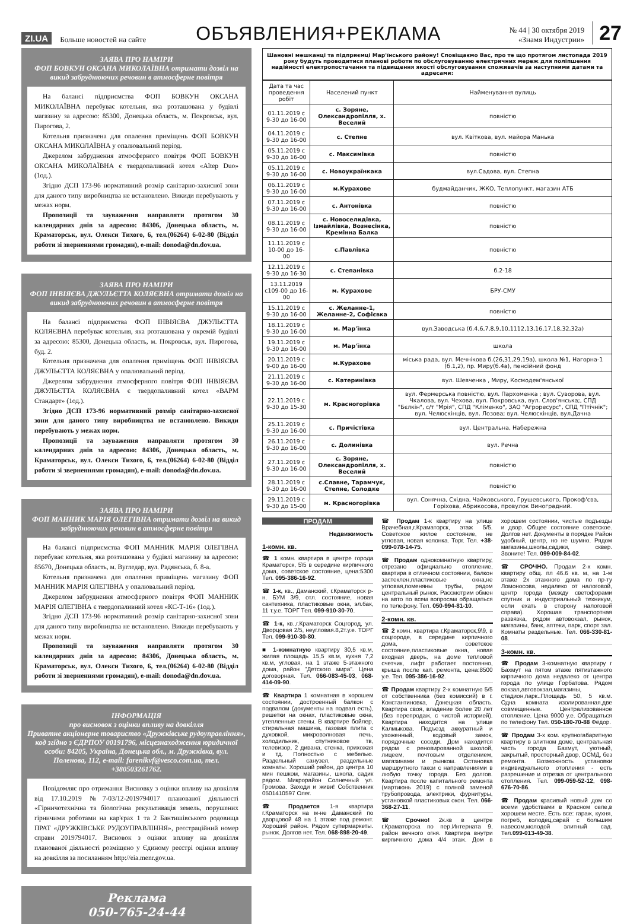ZI.UA Больше новостей на сайте ОБЪЯВЛЕНИЯ+РЕКЛАМА № 44 | 30 октября 2019
«Знамя Индустрии» 27
ЗАЯВА ПРО НАМІРИ
ФОП БОВКУН ОКСАНА МИКОЛАЇВНА отримати дозвіл на викид забруднюючих речовин в атмосферне повітря
На балансі підприємства ФОП БОВКУН ОКСАНА МИКОЛАЇВНА перебуває котельня, яка розташована у будівлі магазину за адресою: 85300, Донецька область, м. Покровськ, вул. Пирогова, 2.
Котельня призначена для опалення приміщень ФОП БОВКУН ОКСАНА МИКОЛАЇВНА у опалювальний період.
Джерелом забруднення атмосферного повітря ФОП БОВКУН ОКСАНА МИКОЛАЇВНА є твердопаливний котел «Altep Duo» (1од.).
Згідно ДСП 173-96 нормативний розмір санітарно-захисної зони для даного типу виробництва не встановлено. Викиди перебувають у межах норм.
Пропозиції та зауваження направляти протягом 30 календарних днів за адресою: 84306, Донецька область, м. Краматорськ, вул. Олекси Тихого, 6, тел.(06264) 6-02-80 (Відділ роботи зі зверненнями громадян), e-mail: donoda@dn.dov.ua.
ЗАЯВА ПРО НАМІРИ
ФОП ІНВІЯЄВА ДЖУЛЬЄТТА КОЛЯЄВНА отримати дозвіл на викид забруднюючих речовин в атмосферне повітря
На балансі підприємства ФОП ІНВІЯЄВА ДЖУЛЬЄТТА КОЛЯЄВНА перебуває котельня, яка розташована у окремій будівлі за адресою: 85300, Донецька область, м. Покровськ, вул. Пирогова, буд. 2.
Котельня призначена для опалення приміщень ФОП ІНВІЯЄВА ДЖУЛЬЄТТА КОЛЯЄВНА у опалювальний період.
Джерелом забруднення атмосферного повітря ФОП ІНВІЯЄВА ДЖУЛЬЄТТА КОЛЯЄВНА є твердопаливний котел «ВАРМ Стандарт» (1од.).
Згідно ДСП 173-96 нормативний розмір санітарно-захисної зони для даного типу виробництва не встановлено. Викиди перебувають у межах норм.
Пропозиції та зауваження направляти протягом 30 календарних днів за адресою: 84306, Донецька область, м. Краматорськ, вул. Олекси Тихого, 6, тел.(06264) 6-02-80 (Відділ роботи зі зверненнями громадян), e-mail: donoda@dn.dov.ua.
ЗАЯВА ПРО НАМІРИ
ФОП МАННИК МАРІЯ ОЛЕГІВНА отримати дозвіл на викид забруднюючих речовин в атмосферне повітря
На балансі підприємства ФОП МАННИК МАРІЯ ОЛЕГІВНА перебуває котельня, яка розташована у будівлі магазину за адресою: 85670, Донецька область, м. Вугледар, вул. Радянська, б. 8-а.
Котельня призначена для опалення приміщень магазину ФОП МАННИК МАРІЯ ОЛЕГІВНА у опалювальний період.
Джерелом забруднення атмосферного повітря ФОП МАННИК МАРІЯ ОЛЕГІВНА є твердопаливний котел «КС-Т-16» (1од.).
Згідно ДСП 173-96 нормативний розмір санітарно-захисної зони для даного типу виробництва не встановлено. Викиди перебувають у межах норм.
Пропозиції та зауваження направляти протягом 30 календарних днів за адресою: 84306, Донецька область, м. Краматорськ, вул. Олекси Тихого, 6, тел.(06264) 6-02-80 (Відділ роботи зі зверненнями громадян), e-mail: donoda@dn.dov.ua.
ІНФОРМАЦІЯ
про висновок з оцінки впливу на довкілля
Приватне акціонерне товариство «Дружківське рудоуправління», код згідно з ЄДРПОУ 00191796, місцезнаходження юридичної особи: 84205, Україна, Донецька обл., м. Дружківка, вул. Поленова, 112, e-mail: farenikvf@vesco.com.ua, тел. +380503261762.
Повідомляє про отримання Висновку з оцінки впливу на довкілля від 17.10.2019 №7-03/12-2019794017 планованої діяльності «Гірничотехнічна та біологічна рекультивація земель, порушених гірничими роботами на кар'єрах 1 та 2 Бантишівського родовища ПРАТ «ДРУЖКІВСЬКЕ РУДОУПРАВЛІННЯ», реєстраційний номер справи 2019794017. Висновок з оцінки впливу на довкілля планованої діяльності розміщено у Єдиному реєстрі оцінки впливу на довкілля за посиланням http://eia.menr.gov.ua.
Реклама
050-765-24-44
Шановні мешканці та підприємці Мар'їнського району! Сповіщаємо Вас, про те що протягом листопада 2019 року будуть проводитися планові роботи по обслуговуванню електричних мереж для поліпшення надійності електропостачання та підвищення якості обслуговування споживачів за наступними датами та адресами:
| Дата та час проведення робіт | Населений пункт | Найменування вулиць |
| --- | --- | --- |
| 01.11.2019 с 9-30 до 16-00 | с. Зоряне, Олександропілля, х. Веселий | повністю |
| 04.11.2019 с 9-30 до 16-00 | с. Степне | вул. Квіткова, вул. майора Манька |
| 05.11.2019 с 9-30 до 16-00 | с. Максимівка | повністю |
| 05.11.2019 с 9-30 до 16-00 | с. Новоукраїнкака | вул.Садова, вул. Степна |
| 06.11.2019 с 9-30 до 16-00 | м.Курахове | будмайданчик, ЖКО, Теплопункт, магазин АТБ |
| 07.11.2019 с 9-30 до 16-00 | с. Антонівка | повністю |
| 08.11.2019 с 9-30 до 16-00 | с. Новоселидівка, Ізмайлівка, Вознесінка, Кремінна Балка | повністю |
| 11.11.2019 с 10-00 до 16-00 | с.Павлівка | повністю |
| 12.11.2019 с 9-30 до 16-30 | с. Степанівка | б.2-18 |
| 13.11.2019 с109-00 до 16-00 | м. Курахове | БРУ-СМУ |
| 15.11.2019 с 9-30 до 16-00 | с. Желанне-1, Желанне-2, Софієвка | повністю |
| 18.11.2019 с 9-30 до 16-00 | м. Мар'їнка | вул.Заводська (б.4,6,7,8,9,10,1112,13,16,17,18,32,32а) |
| 19.11.2019 с 9-30 до 16-00 | м. Мар'їнка | школа |
| 20.11.2019 с 9-00 до 16-00 | м.Курахове | міська рада, вул. Мечнікова б.(26,31,29,19а), школа №1, Нагорна-1 (б.1,2), пр. Миру(б.4а), пенсійний фонд |
| 21.11.2019 с 9-30 до 16-00 | с. Катеринівка | вул. Шевченка , Миру, Космодем'янської |
| 22.11.2019 с 9-30 до 15-30 | м. Красногорівка | вул. Фермерська повністю, вул. Пархоменка ; вул. Суворова, вул. Чкалова, вул. Чехова, вул. Покровська, вул. Слов'янська;, СПД "Бєлкін", с/т "Мрія", СПД "Кліменко", ЗАО "Агроресурс", СПД "Птічнік"; вул. Челюскінців, вул. Лозова; вул. Челюскінців, вул.Дачна |
| 25.11.2019 с 9-30 до 16-00 | с. Причістівка | вул. Центральна, Набережна |
| 26.11.2019 с 9-30 до 16-00 | с. Долинівка | вул. Речна |
| 27.11.2019 с 9-30 до 16-00 | с. Зоряне, Олександропілля, х. Веселий | повністю |
| 28.11.2019 с 9-30 до 16-00 | с.Славне, Тарамчук, Степне, Солодке | повністю |
| 29.11.2019 с 9-30 до 15-00 | м. Красногорівка | вул. Сонячна, Східна, Чайковського, Грушевського, Прокоф'єва, Горіхова, Абрикосова, провулок Виноградний. |
ПРОДАМ
Недвижимость
1-комн. кв.
☎ 1 комн. квартира в центре города Краматорск, 5\5 в середине кирпичного дома, советское состояние, цена:5300 Тел. 095-386-16-92.
☎ 1-к, кв., Даманский, г.Краматорск р-н. БУМ 3/9, отл. состояние, новая сантехника, пластиковые окна, эл.бак, 11 т.у.е. ТОРГ Тел. 099-910-30-70.
☎ 1-к, кв.,г.Краматорск Соцгород, ул. Дворцовая 2/5, неугловая.8,2т.у.е. ТОРГ Тел. 099-910-30-80.
■ 1-комнатную квартиру 30,5 кв.м, жилая площадь 15,5 кв.м, кухня 7,2 кв.м, угловая, на 1 этаже 5-этажного дома, район "Детского мира". Цена договорная. Тел. 066-083-45-03, 068-414-09-90.
☎ Квартира 1 комнатная в хорошем состоянии, достроенный балкон с подвалом (документы на подвал есть), решетки на окнах, пластиковые окна, утепленные стены. В квартире бойлер, стиральная машина, газовая плита с духовкой, микроволновая печь, холодильник, спутниковое тв, телевизор, 2 дивана, стенка, прихожая и тд. Полностью с мебелью. Раздельный санузел, раздельные комнаты. Хороший район, до центра 10 мин пешком, магазины, школа, садик рядом. Микрорайон Солнечный ул. Громова. Заходи и живи! Собственник 0501410597 Олег.
☎ Продается 1-я квартира г.Краматорск на м-не Даманский по дворцовой 48 на 1 этаже под ремонт. Хороший район. Рядом супермаркеты. рынок. Долгов нет. Тел. 068-898-20-49.
☎ Продам 1-к квартиру на улице Врачебная,г.Краматорск, этаж 5/5. Советское жилое состояние, не угловая, новая колонка. Торг. Тел. +38-099-078-14-75.
☎ Продам однокомнатную квартиру, отрезано официально отопление, квартира в отличном состоянии, балкон застеклен,пластиковые окна,не угловая,поменяны трубы, рядом центральный рынок. Рассмотрим обмен на авто по всем вопросам обращаться по телефону. Тел. 050-994-81-10.
2-комн. кв.
☎ 2 комн. квартира г.Краматорск,9\9, в соцгороде, в середине кирпичного дома, советское состояние,пластиковые окна, новая входная дверь, на доме тепловой счетчик, лифт работает постоянно, крыша после кап. ремонта, цена:8500 у.е. Тел. 095-386-16-92.
☎ Продам квартиру 2-х комнатную 5/5 от собственника (без комиссий) в г. Константиновка, Донецкая область. Квартира своя, владение более 20 лет (без перепродаж, с чистой историей). Квартира находится на улице Калмыкова. Подъезд аккуратный и ухоженный, кодовый замок, порядочные соседи. Дом находится рядом с реновированной школой, лицеем, почтовым отделением, магазинами и рынком. Остановка маршрутного такси с направлениями в любую точку города. Без долгов. Квартира после капитального ремонта (мартиюнь 2019) с полной заменой трубопровода, электрики, фурнитуры, установкой пластиковых окон. Тел. 066-368-27-11.
☎ Срочно! 2к.кв в центре г.Краматорска по пер.Интерната 9, район вечного огня. Квартира внутри кирпичного дома 4/4 этаж. Дом в хорошем состоянии, чистые подъезды и двор. Общее состояние советское. Долгов нет. Документы в порядке Район удобный, центр, но не шумно. Рядом магазины,школы,садики, сквер. Звоните! Тел. 099-009-84-02.
☎ СРОЧНО. Продам 2-х комн. квартиру общ. пл 46.6 кв. м, на 1-м этаже 2х этажного дома по пр-ту Ломоносова, недалеко от налоговой, центр города (между светофорами спутник и индустриальный техникум, если ехать в сторону налоговой справа). Хорошая транспортная развязка, рядом автовокзал, рынок, магазины, банк, аптеки, парк, спорт зал. Комнаты раздельные. Тел. 066-330-81-08.
3-комн. кв.
☎ Продам 3-комнатную квартиру г Бахмут на пятом этаже пятиэтажного кирпичного дома недалеко от центра города по улице Горбатова. Рядом вокзал,автовокзал,магазины, стадион,парк..Площадь 50, 5 кв.м. Одна комната изолированная,две совмещенные. Централизованное отопление. Цена 9000 у.е. Обращаться по телефону Тел. 050-180-70-88 Фёдор.
☎ Продам 3-х ком. крупногабаритную квартиру в элитном доме, центральная часть города Бахмут, уютный, закрытый, просторный двор, ОСМД, без ремонта. Возможность установки индивидуального отопления - есть разрешение и отрезка от центрального отопления. Тел. 099-059-52-12, 098-676-70-86.
☎ Продам красивый новый дом со всеми удобствами в Красном селе,в хорошем месте. Есть все: гараж, кухня, погреб, колодец,сарай с большим навесом,молодой элитный сад. Тел.099-013-49-38.